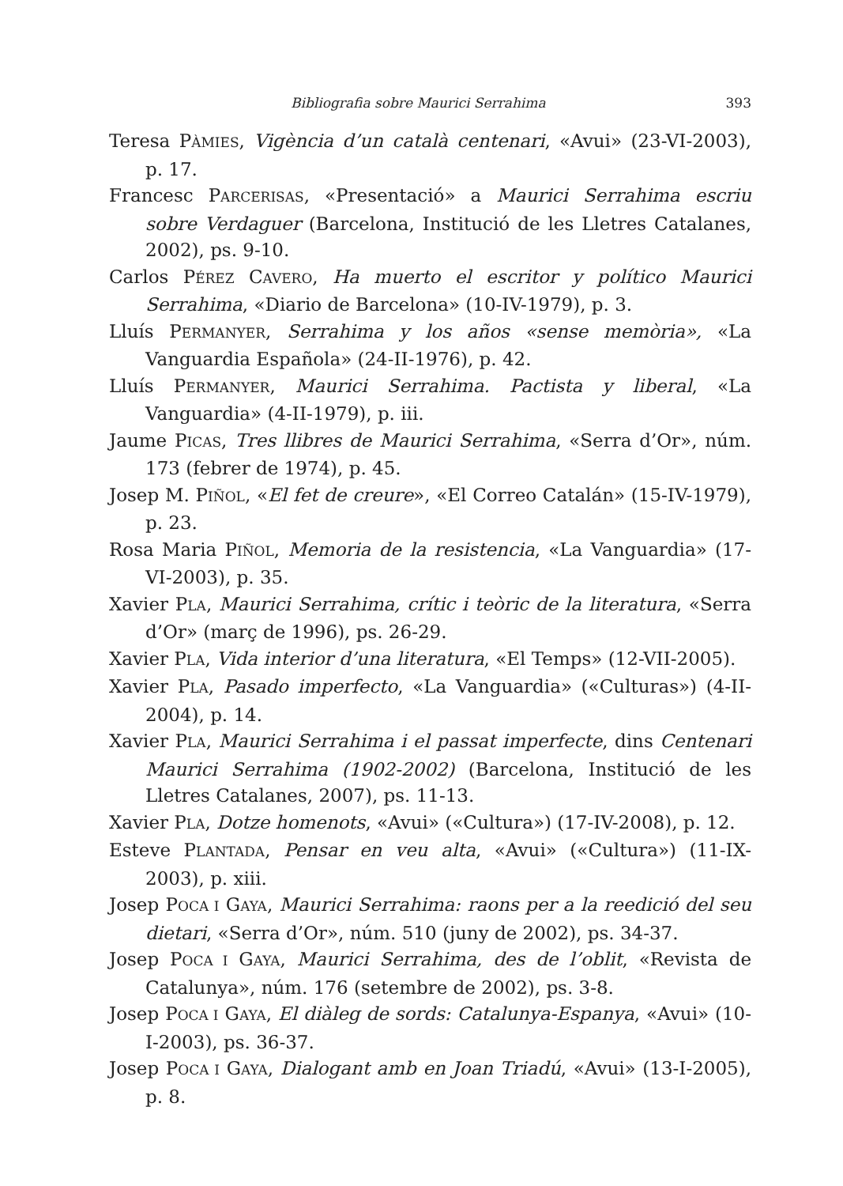Bibliografia sobre Maurici Serrahima 393
Teresa PÀMIES, Vigència d’un català centenari, «Avui» (23-VI-2003), p. 17.
Francesc PARCERISAS, «Presentació» a Maurici Serrahima escriu sobre Verdaguer (Barcelona, Institució de les Lletres Catalanes, 2002), ps. 9-10.
Carlos PÉREZ CAVERO, Ha muerto el escritor y político Maurici Serrahima, «Diario de Barcelona» (10-IV-1979), p. 3.
Lluís PERMANYER, Serrahima y los años «sense memòria», «La Vanguardia Española» (24-II-1976), p. 42.
Lluís PERMANYER, Maurici Serrahima. Pactista y liberal, «La Vanguardia» (4-II-1979), p. iii.
Jaume PICAS, Tres llibres de Maurici Serrahima, «Serra d’Or», núm. 173 (febrer de 1974), p. 45.
Josep M. PIÑOL, «El fet de creure», «El Correo Catalán» (15-IV-1979), p. 23.
Rosa Maria PIÑOL, Memoria de la resistencia, «La Vanguardia» (17-VI-2003), p. 35.
Xavier PLA, Maurici Serrahima, crític i teòric de la literatura, «Serra d’Or» (març de 1996), ps. 26-29.
Xavier PLA, Vida interior d’una literatura, «El Temps» (12-VII-2005).
Xavier PLA, Pasado imperfecto, «La Vanguardia» («Culturas») (4-II-2004), p. 14.
Xavier PLA, Maurici Serrahima i el passat imperfecte, dins Centenari Maurici Serrahima (1902-2002) (Barcelona, Institució de les Lletres Catalanes, 2007), ps. 11-13.
Xavier PLA, Dotze homenots, «Avui» («Cultura») (17-IV-2008), p. 12.
Esteve PLANTADA, Pensar en veu alta, «Avui» («Cultura») (11-IX-2003), p. xiii.
Josep POCA I GAYA, Maurici Serrahima: raons per a la reedició del seu dietari, «Serra d’Or», núm. 510 (juny de 2002), ps. 34-37.
Josep POCA I GAYA, Maurici Serrahima, des de l’oblit, «Revista de Catalunya», núm. 176 (setembre de 2002), ps. 3-8.
Josep POCA I GAYA, El diàleg de sords: Catalunya-Espanya, «Avui» (10-I-2003), ps. 36-37.
Josep POCA I GAYA, Dialogant amb en Joan Triadú, «Avui» (13-I-2005), p. 8.